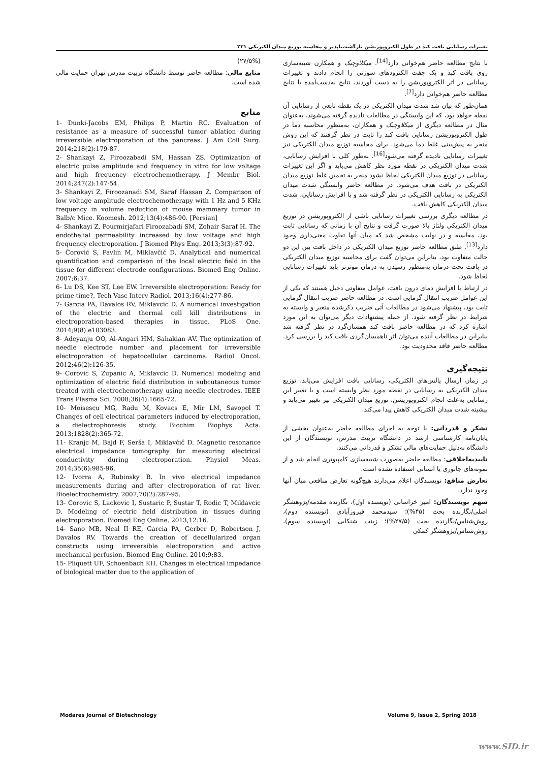تغییرات رسانایی بافت کبد در طول الکتروپوریشن بازگشت‌ناپذیر و محاسبه توزیع میدان الکتریکی ۲۳۱
با نتایج مطالعه حاضر هم‌خوانی دارد<sup>[14]</sup>. میکلاوچیک و همکارن شبیه‌سازی روی بافت کبد و یک جفت الکترودهای سوزنی را انجام دادند و تغییرات رسانایی در اثر الکتروپوریشن را به دست آوردند، نتایج به‌دست‌آمده با نتایج مطالعه حاضر هم‌خوانی دارد<sup>[7]</sup>.
همان‌طور که بیان شد شدت میدان الکتریکی در یک نقطه تابعی از رسانایی آن نقطه خواهد بود، که این وابستگی در مطالعات نادیده گرفته می‌شوند، به‌عنوان مثال در مطالعه دیگری از میکلاوچیک و همکاران، به‌منظور محاسبه دما در طول الکتروپوریشن رسانایی بافت کبد را ثابت در نظر گرفتند که این روش منجر به پیش‌بینی غلط دما می‌شود. برای محاسبه توزیع میدان الکتریکی نیز تغییرات رسانایی نادیده گرفته می‌شود<sup>[16]</sup>. به‌طور کلی با افزایش رسانایی، شدت میدان الکتریکی در نقطه مورد نظر کاهش می‌یابد و اگر این تغییرات رسانایی در توزیع میدان الکتریکی لحاظ نشود منجر به تخمین غلط توزیع میدان الکتریکی در بافت هدف می‌شود. در مطالعه حاضر وابستگی شدت میدان الکتریکی به رسانایی الکتریکی در نظر گرفته شد و با افزایش رسانایی، شدت میدان الکتریکی کاهش یافت.
در مطالعه دیگری بررسی تغییرات رسانایی ناشی از الکتروپوریشن در توزیع میدان الکتریکی ولتاژ بالا صورت گرفت و نتایج آن با زمانی که رسانایی ثابت بود، مقایسه و در نهایت مشخص شد که میان آنها تفاوت معنی‌داری وجود دارد<sup>[13]</sup>. طبق مطالعه حاضر توزیع میدان الکتریکی در داخل بافت بین این دو حالت متفاوت بود، بنابراین می‌توان گفت برای محاسبه توزیع میدان الکتریکی در بافت تحت درمان به‌منظور رسیدن به درمان موثرتر باید تغییرات رسانایی لحاظ شود.
در ارتباط با افزایش دمای درون بافت، عوامل متفاوتی دخیل هستند که یکی از این عوامل ضریب انتقال گرمایی است. در مطالعه حاضر ضریب انتقال گرمایی ثابت بود، پیشنهاد می‌شود در مطالعات آتی ضریب ذکرشده متغیر و وابسته به شرایط در نظر گرفته شود. از جمله پیشنهادات دیگر می‌توان به این مورد اشاره کرد که در مطالعه حاضر بافت کبد همسان‌گرد در نظر گرفته شد بنابراین در مطالعات آینده می‌توان اثر ناهمسان‌گردی بافت کبد را بررسی کرد. مطالعه حاضر فاقد محدودیت بود.
نتیجه‌گیری
در زمان ارسال پالس‌های الکتریکی، رسانایی بافت افزایش می‌یابد. توزیع میدان الکتریکی به رسانایی در نقطه مورد نظر وابسته است و با تغییر این رسانایی به‌علت انجام الکتروپوریشن، توزیع میدان الکتریکی نیز تغییر می‌یابد و بیشینه شدت میدان الکتریکی کاهش پیدا می‌کند.
تشکر و قدردانی: با توجه به اجرای مطالعه حاضر به‌عنوان بخشی از پایان‌نامه کارشناسی ارشد در دانشگاه تربیت مدرس، نویسندگان از این دانشگاه به‌دلیل حمایت‌های مالی تشکر و قدردانی می‌کنند.
تاییدیه‌اخلاقی: مطالعه حاضر به‌صورت شبیه‌سازی کامپیوتری انجام شد و از نمونه‌های جانوری یا انسانی استفاده نشده است.
تعارض منافع: نویسندگان اعلام می‌دارند هیچ‌گونه تعارض منافعی میان آنها وجود ندارد.
سهم نویسندگان: امیر خراسانی (نویسنده اول)، نگارنده مقدمه/پژوهشگر اصلی/نگارنده بحث (۴۵%)؛ سیدمحمد فیروزآبادی (نویسنده دوم)، روش‌شناس/نگارنده بحث (۲۷/۵%)؛ زینب شنکایی (نویسنده سوم)، روش‌شناس/پژوهشگر کمکی
(۲۷/۵%)
منابع مالی: مطالعه حاضر توسط دانشگاه تربیت مدرس تهران حمایت مالی شده است.
منابع
1- Dunki-Jacobs EM, Philips P, Martin RC. Evaluation of resistance as a measure of successful tumor ablation during irreversible electroporation of the pancreas. J Am Coll Surg. 2014;218(2):179-87.
2- Shankayi Z, Firoozabadi SM, Hassan ZS. Optimization of electric pulse amplitude and frequency in vitro for low voltage and high frequency electrochemotherapy. J Membr Biol. 2014;247(2):147-54.
3- Shankayi Z, Firoozanadi SM, Saraf Hassan Z. Comparison of low voltage amplitude electrochemotherapy with 1 Hz and 5 KHz frequency in volume reduction of mouse mammary tumor in Balb/c Mice. Koomesh. 2012;13(4):486-90. [Persian]
4- Shankayi Z, Pourmirjafari Firoozabadi SM, Zohair Saraf H. The endothelial permeability increased by low voltage and high frequency electroporation. J Biomed Phys Eng. 2013;3(3):87-92.
5- Čorović S, Pavlin M, Miklavčič D. Analytical and numerical quantification and comparison of the local electric field in the tissue for different electrode configurations. Biomed Eng Online. 2007;6:37.
6- Lu DS, Kee ST, Lee EW. Irreversible electroporation: Ready for prime time?. Tech Vasc Interv Radiol. 2013;16(4):277-86.
7- Garcia PA, Davalos RV, Miklavcic D. A numerical investigation of the electric and thermal cell kill distributions in electroporation-based therapies in tissue. PLoS One. 2014;9(8):e103083.
8- Adeyanju OO, Al-Angari HM, Sahakian AV. The optimization of needle electrode number and placement for irreversible electroporation of hepatocellular carcinoma. Radiol Oncol. 2012;46(2):126-35.
9- Corovic S, Zupanic A, Miklavcic D. Numerical modeling and optimization of electric field distribution in subcutaneous tumor treated with electrochemotherapy using needle electrodes. IEEE Trans Plasma Sci. 2008;36(4):1665-72.
10- Moisescu MG, Radu M, Kovacs E, Mir LM, Savopol T. Changes of cell electrical parameters induced by electroporation, a dielectrophoresis study. Biochim Biophys Acta. 2013;1828(2):365-72.
11- Kranjc M, Bajd F, Serša I, Miklavčič D. Magnetic resonance electrical impedance tomography for measuring electrical conductivity during electroporation. Physiol Meas. 2014;35(6):985-96.
12- Ivorra A, Rubinsky B. In vivo electrical impedance measurements during and after electroporation of rat liver. Bioelectrochemistry. 2007;70(2):287-95.
13- Corovic S, Lackovic I, Sustaric P, Sustar T, Rodic T, Miklavcic D. Modeling of electric field distribution in tissues during electroporation. Biomed Eng Online. 2013;12:16.
14- Sano MB, Neal II RE, Garcia PA, Gerber D, Robertson J, Davalos RV. Towards the creation of decellularized organ constructs using irreversible electroporation and active mechanical perfusion. Biomed Eng Online. 2010;9:83.
15- Pliquett UF, Schoenbach KH. Changes in electrical impedance of biological matter due to the application of
Modares Journal of Biotechnology Volume 9, Issue 2, Spring 2018
www.SID.ir